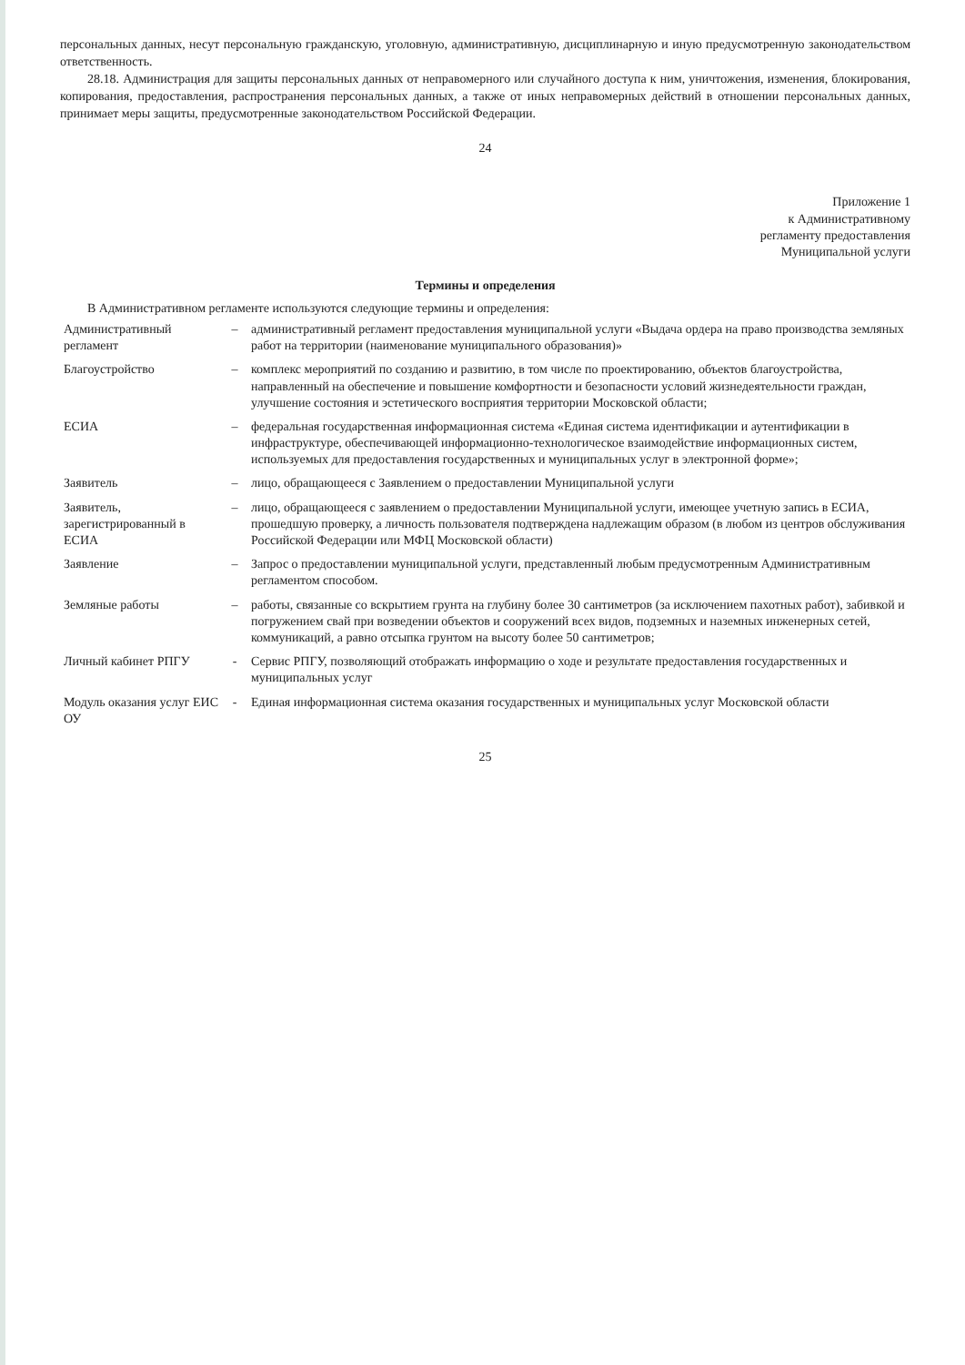персональных данных, несут персональную гражданскую, уголовную, административную, дисциплинарную и иную предусмотренную законодательством ответственность.
28.18. Администрация для защиты персональных данных от неправомерного или случайного доступа к ним, уничтожения, изменения, блокирования, копирования, предоставления, распространения персональных данных, а также от иных неправомерных действий в отношении персональных данных, принимает меры защиты, предусмотренные законодательством Российской Федерации.
24
Приложение 1
к Административному
регламенту предоставления
Муниципальной услуги
Термины и определения
В Административном регламенте используются следующие термины и определения:
| Административный регламент | – | административный регламент предоставления муниципальной услуги «Выдача ордера на право производства земляных работ на территории (наименование муниципального образования)» |
| Благоустройство | – | комплекс мероприятий по созданию и развитию, в том числе по проектированию, объектов благоустройства, направленный на обеспечение и повышение комфортности и безопасности условий жизнедеятельности граждан, улучшение состояния и эстетического восприятия территории Московской области; |
| ЕСИА | – | федеральная государственная информационная система «Единая система идентификации и аутентификации в инфраструктуре, обеспечивающей информационно-технологическое взаимодействие информационных систем, используемых для предоставления государственных и муниципальных услуг в электронной форме»; |
| Заявитель | – | лицо, обращающееся с Заявлением о предоставлении Муниципальной услуги |
| Заявитель, зарегистрированный в ЕСИА | – | лицо, обращающееся с заявлением о предоставлении Муниципальной услуги, имеющее учетную запись в ЕСИА, прошедшую проверку, а личность пользователя подтверждена надлежащим образом (в любом из центров обслуживания Российской Федерации или МФЦ Московской области) |
| Заявление | – | Запрос о предоставлении муниципальной услуги, представленный любым предусмотренным Административным регламентом способом. |
| Земляные работы | – | работы, связанные со вскрытием грунта на глубину более 30 сантиметров (за исключением пахотных работ), забивкой и погружением свай при возведении объектов и сооружений всех видов, подземных и наземных инженерных сетей, коммуникаций, а равно отсыпка грунтом на высоту более 50 сантиметров; |
| Личный кабинет РПГУ | - | Сервис РПГУ, позволяющий отображать информацию о ходе и результате предоставления государственных и муниципальных услуг |
| Модуль оказания услуг ЕИС ОУ | - | Единая информационная система оказания государственных и муниципальных услуг Московской области |
25